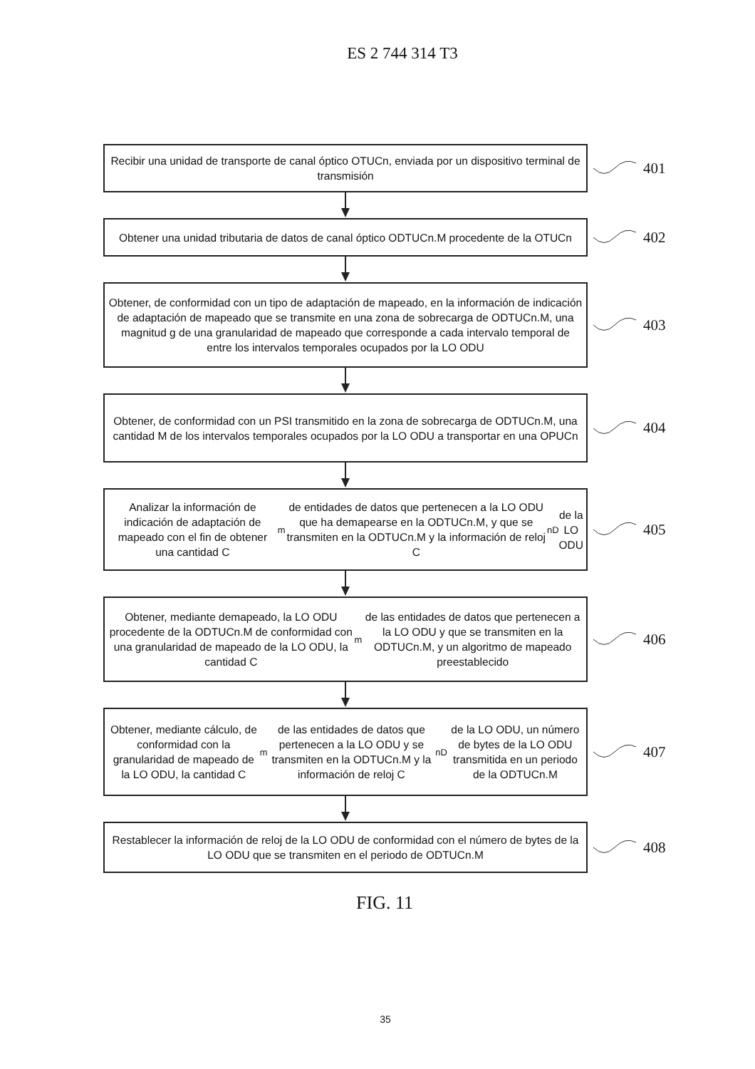ES 2 744 314 T3
Recibir una unidad de transporte de canal óptico OTUCn, enviada por un dispositivo terminal de transmisión
401
Obtener una unidad tributaria de datos de canal óptico ODTUCn.M procedente de la OTUCn
402
Obtener, de conformidad con un tipo de adaptación de mapeado, en la información de indicación de adaptación de mapeado que se transmite en una zona de sobrecarga de ODTUCn.M, una magnitud g de una granularidad de mapeado que corresponde a cada intervalo temporal de entre los intervalos temporales ocupados por la LO ODU
403
Obtener, de conformidad con un PSI transmitido en la zona de sobrecarga de ODTUCn.M, una cantidad M de los intervalos temporales ocupados por la LO ODU a transportar en una OPUCn
404
Analizar la información de indicación de adaptación de mapeado con el fin de obtener una cantidad C<sub>m</sub> de entidades de datos que pertenecen a la LO ODU que ha demapearse en la ODTUCn.M, y que se transmiten en la ODTUCn.M y la información de reloj C<sub>nD</sub> de la LO ODU
405
Obtener, mediante demapeado, la LO ODU procedente de la ODTUCn.M de conformidad con una granularidad de mapeado de la LO ODU, la cantidad C<sub>m</sub> de las entidades de datos que pertenecen a la LO ODU y que se transmiten en la ODTUCn.M, y un algoritmo de mapeado preestablecido
406
Obtener, mediante cálculo, de conformidad con la granularidad de mapeado de la LO ODU, la cantidad C<sub>m</sub> de las entidades de datos que pertenecen a la LO ODU y se transmiten en la ODTUCn.M y la información de reloj C<sub>nD</sub> de la LO ODU, un número de bytes de la LO ODU transmitida en un periodo de la ODTUCn.M
407
Restablecer la información de reloj de la LO ODU de conformidad con el número de bytes de la LO ODU que se transmiten en el periodo de ODTUCn.M
408
FIG. 11
35